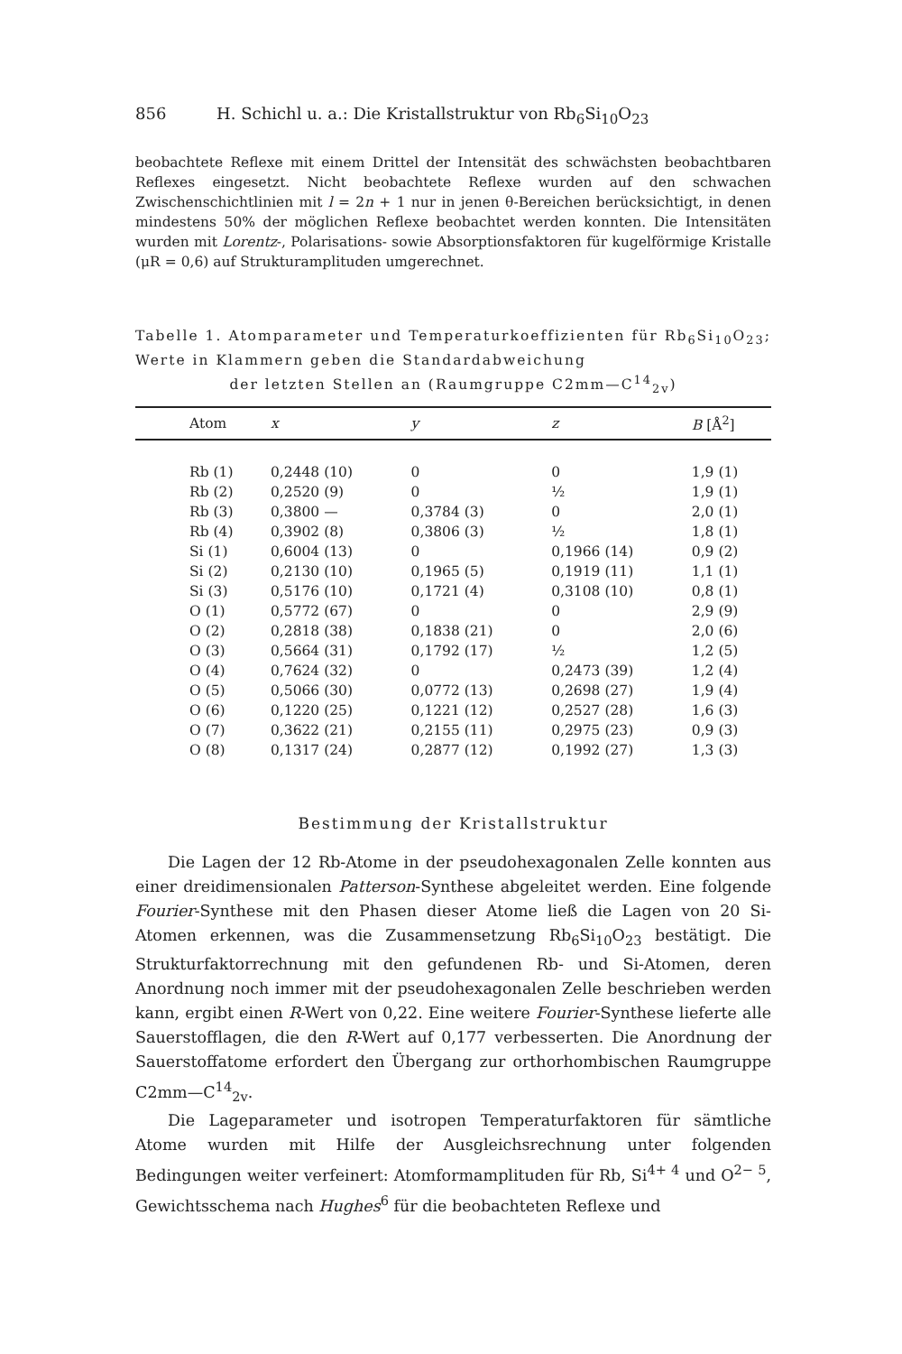856 H. Schichl u. a.: Die Kristallstruktur von Rb<sub>6</sub>Si<sub>10</sub>O<sub>23</sub>
beobachtete Reflexe mit einem Drittel der Intensität des schwächsten beobachtbaren Reflexes eingesetzt. Nicht beobachtete Reflexe wurden auf den schwachen Zwischenschichtlinien mit l = 2n + 1 nur in jenen θ-Bereichen berücksichtigt, in denen mindestens 50% der möglichen Reflexe beobachtet werden konnten. Die Intensitäten wurden mit Lorentz-, Polarisations- sowie Absorptionsfaktoren für kugelförmige Kristalle (μR = 0,6) auf Strukturamplituden umgerechnet.
Tabelle 1. Atomparameter und Temperaturkoeffizienten für Rb<sub>6</sub>Si<sub>10</sub>O<sub>23</sub>; Werte in Klammern geben die Standardabweichung
der letzten Stellen an (Raumgruppe C2mm—C<sup>14</sup><sub>2v</sub>)
| Atom | x | y | z | B [Å<sup>2</sup>] |
| --- | --- | --- | --- | --- |
| Rb (1) | 0,2448 (10) | 0 | 0 | 1,9 (1) |
| Rb (2) | 0,2520 (9) | 0 | ½ | 1,9 (1) |
| Rb (3) | 0,3800 — | 0,3784 (3) | 0 | 2,0 (1) |
| Rb (4) | 0,3902 (8) | 0,3806 (3) | ½ | 1,8 (1) |
| Si (1) | 0,6004 (13) | 0 | 0,1966 (14) | 0,9 (2) |
| Si (2) | 0,2130 (10) | 0,1965 (5) | 0,1919 (11) | 1,1 (1) |
| Si (3) | 0,5176 (10) | 0,1721 (4) | 0,3108 (10) | 0,8 (1) |
| O (1) | 0,5772 (67) | 0 | 0 | 2,9 (9) |
| O (2) | 0,2818 (38) | 0,1838 (21) | 0 | 2,0 (6) |
| O (3) | 0,5664 (31) | 0,1792 (17) | ½ | 1,2 (5) |
| O (4) | 0,7624 (32) | 0 | 0,2473 (39) | 1,2 (4) |
| O (5) | 0,5066 (30) | 0,0772 (13) | 0,2698 (27) | 1,9 (4) |
| O (6) | 0,1220 (25) | 0,1221 (12) | 0,2527 (28) | 1,6 (3) |
| O (7) | 0,3622 (21) | 0,2155 (11) | 0,2975 (23) | 0,9 (3) |
| O (8) | 0,1317 (24) | 0,2877 (12) | 0,1992 (27) | 1,3 (3) |
Bestimmung der Kristallstruktur
Die Lagen der 12 Rb-Atome in der pseudohexagonalen Zelle konnten aus einer dreidimensionalen Patterson-Synthese abgeleitet werden. Eine folgende Fourier-Synthese mit den Phasen dieser Atome ließ die Lagen von 20 Si-Atomen erkennen, was die Zusammensetzung Rb<sub>6</sub>Si<sub>10</sub>O<sub>23</sub> bestätigt. Die Strukturfaktorrechnung mit den gefundenen Rb- und Si-Atomen, deren Anordnung noch immer mit der pseudohexagonalen Zelle beschrieben werden kann, ergibt einen R-Wert von 0,22. Eine weitere Fourier-Synthese lieferte alle Sauerstofflagen, die den R-Wert auf 0,177 verbesserten. Die Anordnung der Sauerstoffatome erfordert den Übergang zur orthorhombischen Raumgruppe C2mm—C<sup>14</sup><sub>2v</sub>.
Die Lageparameter und isotropen Temperaturfaktoren für sämtliche Atome wurden mit Hilfe der Ausgleichsrechnung unter folgenden Bedingungen weiter verfeinert: Atomformamplituden für Rb, Si<sup>4+ 4</sup> und O<sup>2− 5</sup>, Gewichtsschema nach Hughes<sup>6</sup> für die beobachteten Reflexe und